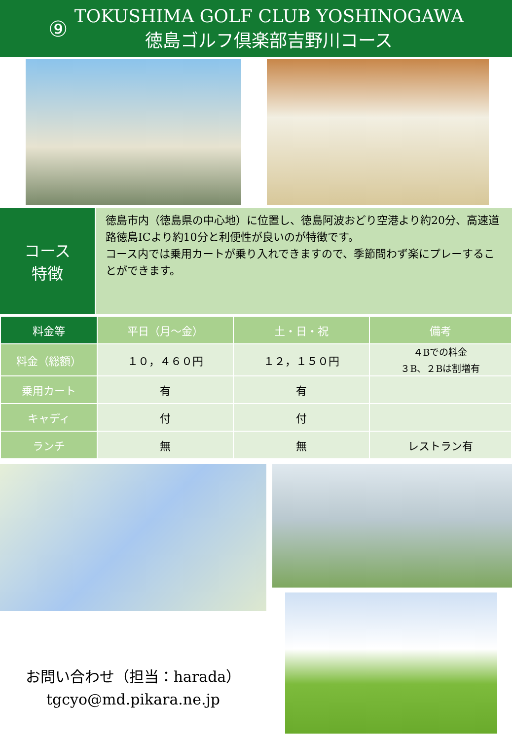⑨
TOKUSHIMA GOLF CLUB YOSHINOGAWA
徳島ゴルフ倶楽部吉野川コース
コース
特徴
徳島市内（徳島県の中心地）に位置し、徳島阿波おどり空港より約20分、高速道路徳島ICより約10分と利便性が良いのが特徴です。
コース内では乗用カートが乗り入れできますので、季節問わず楽にプレーすることができます。
| 料金等 | 平日（月～金） | 土・日・祝 | 備考 |
| --- | --- | --- | --- |
| 料金（総額） | １０，４６０円 | １２，１５０円 | ４Bでの料金 ３B、２Bは割増有 |
| 乗用カート | 有 | 有 | |
| キャディ | 付 | 付 | |
| ランチ | 無 | 無 | レストラン有 |
お問い合わせ（担当：harada）
tgcyo@md.pikara.ne.jp